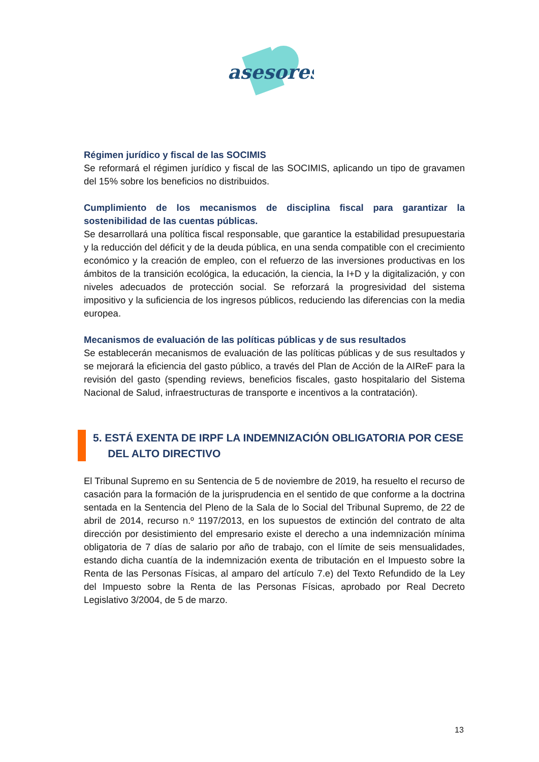asesores
Régimen jurídico y fiscal de las SOCIMIS
Se reformará el régimen jurídico y fiscal de las SOCIMIS, aplicando un tipo de gravamen del 15% sobre los beneficios no distribuidos.
Cumplimiento de los mecanismos de disciplina fiscal para garantizar la sostenibilidad de las cuentas públicas.
Se desarrollará una política fiscal responsable, que garantice la estabilidad presupuestaria y la reducción del déficit y de la deuda pública, en una senda compatible con el crecimiento económico y la creación de empleo, con el refuerzo de las inversiones productivas en los ámbitos de la transición ecológica, la educación, la ciencia, la I+D y la digitalización, y con niveles adecuados de protección social. Se reforzará la progresividad del sistema impositivo y la suficiencia de los ingresos públicos, reduciendo las diferencias con la media europea.
Mecanismos de evaluación de las políticas públicas y de sus resultados
Se establecerán mecanismos de evaluación de las políticas públicas y de sus resultados y se mejorará la eficiencia del gasto público, a través del Plan de Acción de la AIReF para la revisión del gasto (spending reviews, beneficios fiscales, gasto hospitalario del Sistema Nacional de Salud, infraestructuras de transporte e incentivos a la contratación).
5. ESTÁ EXENTA DE IRPF LA INDEMNIZACIÓN OBLIGATORIA POR CESE
DEL ALTO DIRECTIVO
El Tribunal Supremo en su Sentencia de 5 de noviembre de 2019, ha resuelto el recurso de casación para la formación de la jurisprudencia en el sentido de que conforme a la doctrina sentada en la Sentencia del Pleno de la Sala de lo Social del Tribunal Supremo, de 22 de abril de 2014, recurso n.º 1197/2013, en los supuestos de extinción del contrato de alta dirección por desistimiento del empresario existe el derecho a una indemnización mínima obligatoria de 7 días de salario por año de trabajo, con el límite de seis mensualidades, estando dicha cuantía de la indemnización exenta de tributación en el Impuesto sobre la Renta de las Personas Físicas, al amparo del artículo 7.e) del Texto Refundido de la Ley del Impuesto sobre la Renta de las Personas Físicas, aprobado por Real Decreto Legislativo 3/2004, de 5 de marzo.
13